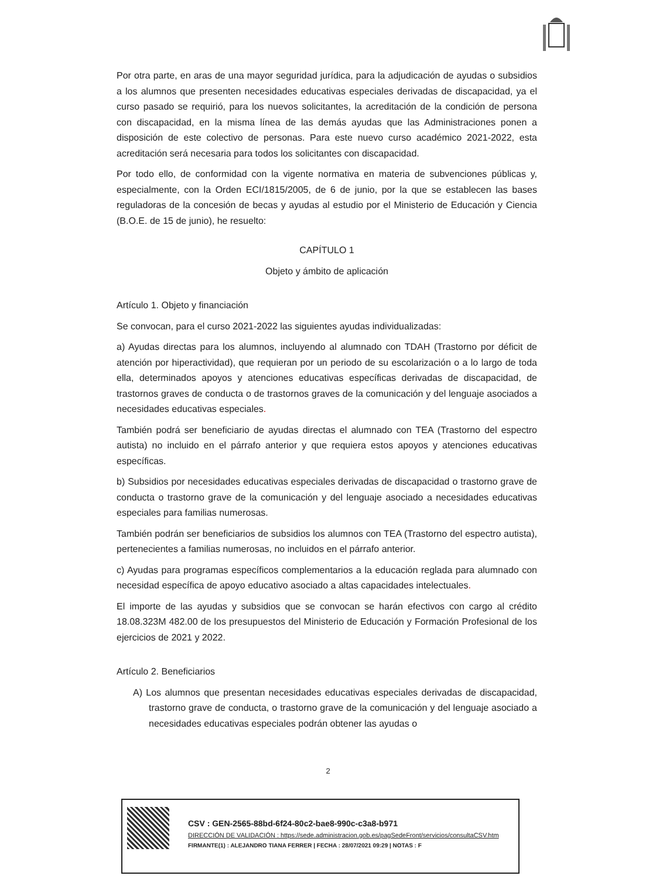Por otra parte, en aras de una mayor seguridad jurídica, para la adjudicación de ayudas o subsidios a los alumnos que presenten necesidades educativas especiales derivadas de discapacidad, ya el curso pasado se requirió, para los nuevos solicitantes, la acreditación de la condición de persona con discapacidad, en la misma línea de las demás ayudas que las Administraciones ponen a disposición de este colectivo de personas. Para este nuevo curso académico 2021-2022, esta acreditación será necesaria para todos los solicitantes con discapacidad.
Por todo ello, de conformidad con la vigente normativa en materia de subvenciones públicas y, especialmente, con la Orden ECI/1815/2005, de 6 de junio, por la que se establecen las bases reguladoras de la concesión de becas y ayudas al estudio por el Ministerio de Educación y Ciencia (B.O.E. de 15 de junio), he resuelto:
CAPÍTULO 1
Objeto y ámbito de aplicación
Artículo 1. Objeto y financiación
Se convocan, para el curso 2021-2022 las siguientes ayudas individualizadas:
a) Ayudas directas para los alumnos, incluyendo al alumnado con TDAH (Trastorno por déficit de atención por hiperactividad), que requieran por un periodo de su escolarización o a lo largo de toda ella, determinados apoyos y atenciones educativas específicas derivadas de discapacidad, de trastornos graves de conducta o de trastornos graves de la comunicación y del lenguaje asociados a necesidades educativas especiales.
También podrá ser beneficiario de ayudas directas el alumnado con TEA (Trastorno del espectro autista) no incluido en el párrafo anterior y que requiera estos apoyos y atenciones educativas específicas.
b) Subsidios por necesidades educativas especiales derivadas de discapacidad o trastorno grave de conducta o trastorno grave de la comunicación y del lenguaje asociado a necesidades educativas especiales para familias numerosas.
También podrán ser beneficiarios de subsidios los alumnos con TEA (Trastorno del espectro autista), pertenecientes a familias numerosas, no incluidos en el párrafo anterior.
c) Ayudas para programas específicos complementarios a la educación reglada para alumnado con necesidad específica de apoyo educativo asociado a altas capacidades intelectuales.
El importe de las ayudas y subsidios que se convocan se harán efectivos con cargo al crédito 18.08.323M 482.00 de los presupuestos del Ministerio de Educación y Formación Profesional de los ejercicios de 2021 y 2022.
Artículo 2. Beneficiarios
A) Los alumnos que presentan necesidades educativas especiales derivadas de discapacidad, trastorno grave de conducta, o trastorno grave de la comunicación y del lenguaje asociado a necesidades educativas especiales podrán obtener las ayudas o
2
CSV : GEN-2565-88bd-6f24-80c2-bae8-990c-c3a8-b971
DIRECCIÓN DE VALIDACIÓN : https://sede.administracion.gob.es/pagSedeFront/servicios/consultaCSV.htm
FIRMANTE(1) : ALEJANDRO TIANA FERRER | FECHA : 28/07/2021 09:29 | NOTAS : F